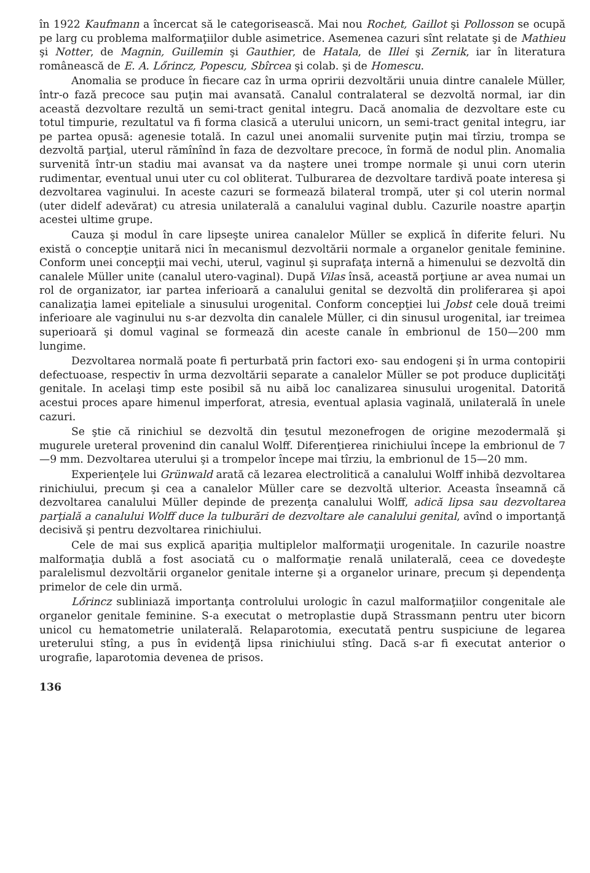în 1922 Kaufmann a încercat să le categorisească. Mai nou Rochet, Gaillot şi Pollosson se ocupă pe larg cu problema malformaţiilor duble asimetrice. Asemenea cazuri sînt relatate şi de Mathieu şi Notter, de Magnin, Guillemin şi Gauthier, de Hatala, de Illei şi Zernik, iar în literatura românească de E. A. Lőrincz, Popescu, Sbîrcea şi colab. şi de Homescu.
Anomalia se produce în fiecare caz în urma opririi dezvoltării unuia dintre canalele Müller, într-o fază precoce sau puţin mai avansată. Canalul contralateral se dezvoltă normal, iar din această dezvoltare rezultă un semi-tract genital integru. Dacă anomalia de dezvoltare este cu totul timpurie, rezultatul va fi forma clasică a uterului unicorn, un semi-tract genital integru, iar pe partea opusă: agenesie totală. In cazul unei anomalii survenite puţin mai tîrziu, trompa se dezvoltă parţial, uterul rămînînd în faza de dezvoltare precoce, în formă de nodul plin. Anomalia survenită într-un stadiu mai avansat va da naştere unei trompe normale şi unui corn uterin rudimentar, eventual unui uter cu col obliterat. Tulburarea de dezvoltare tardivă poate interesa şi dezvoltarea vaginului. In aceste cazuri se formează bilateral trompă, uter şi col uterin normal (uter didelf adevărat) cu atresia unilaterală a canalului vaginal dublu. Cazurile noastre aparţin acestei ultime grupe.
Cauza şi modul în care lipseşte unirea canalelor Müller se explică în diferite feluri. Nu există o concepţie unitară nici în mecanismul dezvoltării normale a organelor genitale feminine. Conform unei concepţii mai vechi, uterul, vaginul şi suprafaţa internă a himenului se dezvoltă din canalele Müller unite (canalul utero-vaginal). După Vilas însă, această porţiune ar avea numai un rol de organizator, iar partea inferioară a canalului genital se dezvoltă din proliferarea şi apoi canalizaţia lamei epiteliale a sinusului urogenital. Conform concepţiei lui Jobst cele două treimi inferioare ale vaginului nu s-ar dezvolta din canalele Müller, ci din sinusul urogenital, iar treimea superioară şi domul vaginal se formează din aceste canale în embrionul de 150—200 mm lungime.
Dezvoltarea normală poate fi perturbată prin factori exo- sau endogeni şi în urma contopirii defectuoase, respectiv în urma dezvoltării separate a canalelor Müller se pot produce duplicităţi genitale. In acelaşi timp este posibil să nu aibă loc canalizarea sinusului urogenital. Datorită acestui proces apare himenul imperforat, atresia, eventual aplasia vaginală, unilaterală în unele cazuri.
Se ştie că rinichiul se dezvoltă din ţesutul mezonefrogen de origine mezodermală şi mugurele ureteral provenind din canalul Wolff. Diferenţierea rinichiului începe la embrionul de 7—9 mm. Dezvoltarea uterului şi a trompelor începe mai tîrziu, la embrionul de 15—20 mm.
Experienţele lui Grünwald arată că lezarea electrolitică a canalului Wolff inhibă dezvoltarea rinichiului, precum şi cea a canalelor Müller care se dezvoltă ulterior. Aceasta înseamnă că dezvoltarea canalului Müller depinde de prezenţa canalului Wolff, adică lipsa sau dezvoltarea parţială a canalului Wolff duce la tulburări de dezvoltare ale canalului genital, avînd o importanţă decisivă şi pentru dezvoltarea rinichiului.
Cele de mai sus explică apariţia multiplelor malformaţii urogenitale. In cazurile noastre malformaţia dublă a fost asociată cu o malformaţie renală unilaterală, ceea ce dovedeşte paralelismul dezvoltării organelor genitale interne şi a organelor urinare, precum şi dependenţa primelor de cele din urmă.
Lőrincz subliniază importanţa controlului urologic în cazul malformaţiilor congenitale ale organelor genitale feminine. S-a executat o metroplastie după Strassmann pentru uter bicorn unicol cu hematometrie unilaterală. Relaparotomia, executată pentru suspiciune de legarea ureterului stîng, a pus în evidenţă lipsa rinichiului stîng. Dacă s-ar fi executat anterior o urografie, laparotomia devenea de prisos.
136